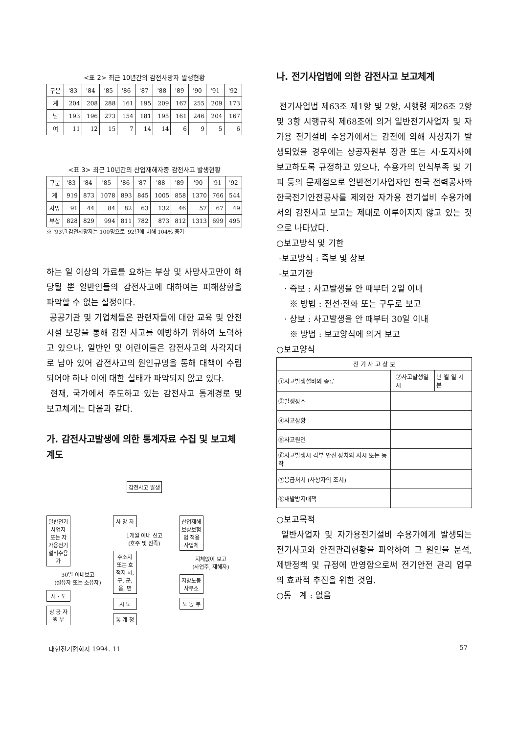<표 2> 최근 10년간의 감전사망자 발생현황
| 구분 | '83 | '84 | '85 | '86 | '87 | '88 | '89 | '90 | '91 | '92 |
| --- | --- | --- | --- | --- | --- | --- | --- | --- | --- | --- |
| 계 | 204 | 208 | 288 | 161 | 195 | 209 | 167 | 255 | 209 | 173 |
| 남 | 193 | 196 | 273 | 154 | 181 | 195 | 161 | 246 | 204 | 167 |
| 여 | 11 | 12 | 15 | 7 | 14 | 14 | 6 | 9 | 5 | 6 |
<표 3> 최근 10년간의 산업재해자중 감전사고 발생현황
| 구분 | '83 | '84 | '85 | '86 | '87 | '88 | '89 | '90 | '91 | '92 |
| --- | --- | --- | --- | --- | --- | --- | --- | --- | --- | --- |
| 계 | 919 | 873 | 1078 | 893 | 845 | 1005 | 858 | 1370 | 766 | 544 |
| 사망 | 91 | 44 | 84 | 82 | 63 | 132 | 46 | 57 | 67 | 49 |
| 부상 | 828 | 829 | 994 | 811 | 782 | 873 | 812 | 1313 | 699 | 495 |
※ '93년 감전사망자는 100명으로 '92년에 비해 104% 증가
하는 일 이상의 가료를 요하는 부상 및 사망사고만이 해당될 뿐 일반인들의 감전사고에 대하여는 피해상황을 파악할 수 없는 실정이다.
공공기관 및 기업체들은 관련자들에 대한 교육 및 안전시설 보강을 통해 감전 사고를 예방하기 위하여 노력하고 있으나, 일반인 및 어린이들은 감전사고의 사각지대로 남아 있어 감전사고의 원인규명을 통해 대책이 수립되어야 하나 이에 대한 실태가 파악되지 않고 있다.
현재, 국가에서 주도하고 있는 감전사고 통계경로 및 보고체계는 다음과 같다.
가. 감전사고발생에 의한 통계자료 수집 및 보고체계도
감전사고 발생
일반전기사업자 또는 자가용전기설비수용가
30일 이내보고
(설유자 또는 소유자)
시 · 도
상 공 자 원 부
사 망 자
1개월 이내 신고
(호주 및 친족)
주소지 또는 호적지 시, 구, 군, 읍, 면
시 도
통 계 청
산업재해보상보험법 적용 사업체
지체없이 보고
(사업주, 재해자)
지방노동사무소
노 동 부
나. 전기사업법에 의한 감전사고 보고체계
전기사업법 제63조 제1항 및 2항, 시행령 제26조 2항 및 3항 시행규칙 제68조에 의거 일반전기사업자 및 자가용 전기설비 수용가에서는 감전에 의해 사상자가 발생되었을 경우에는 상공자원부 장관 또는 시·도지사에 보고하도록 규정하고 있으나, 수용가의 인식부족 및 기피 등의 문제점으로 일반전기사업자인 한국 전력공사와 한국전기안전공사를 제외한 자가용 전기설비 수용가에서의 감전사고 보고는 제대로 이루어지지 않고 있는 것으로 나타났다.
○보고방식 및 기한
-보고방식 : 즉보 및 상보
-보고기한
· 즉보 : 사고발생을 안 때부터 2일 이내
※ 방법 : 전선·전화 또는 구두로 보고
· 상보 : 사고발생을 안 때부터 30일 이내
※ 방법 : 보고양식에 의거 보고
○보고양식
| 전 기 사 고 상 보 | | | |
| --- | --- | --- | --- |
| ①사고발생설비의 종류 | | ②사고발생일시 | 년 월 일 시 분 |
| ③발생장소 | | | |
| ④사고상황 | | | |
| ⑤사고원인 | | | |
| ⑥사고발생시 각부 안전 장치의 지시 또는 동작 | | | |
| ⑦응급처치 (사상자의 조치) | | | |
| ⑧재발방지대책 | | | |
○보고목적
일반사업자 및 자가용전기설비 수용가에게 발생되는 전기사고와 안전관리현황을 파악하여 그 원인을 분석, 제반정책 및 규정에 반영함으로써 전기안전 관리 업무의 효과적 추진을 위한 것임.
○통 계 : 없음
대한전기협회지 1994. 11 —57—